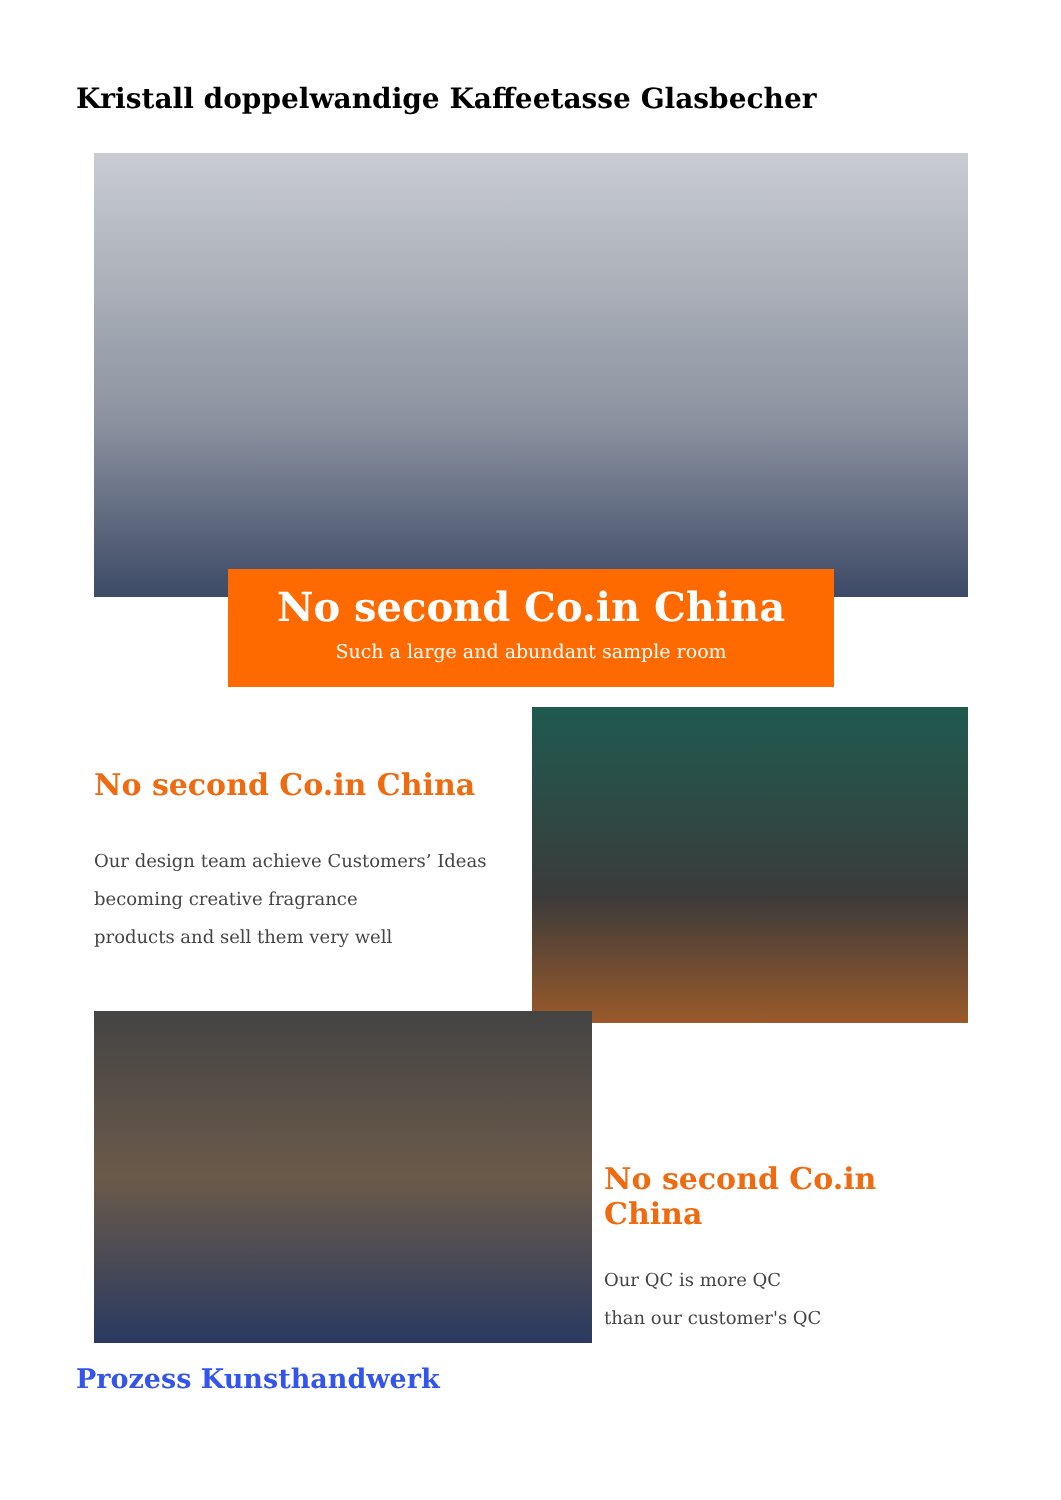Kristall doppelwandige Kaffeetasse Glasbecher
No second Co.in China
Such a large and abundant sample room
No second Co.in China
Our design team achieve Customers’ Ideas
becoming creative fragrance
products and sell them very well
No second Co.in China
Our QC is more QC
than our customer's QC
Prozess Kunsthandwerk